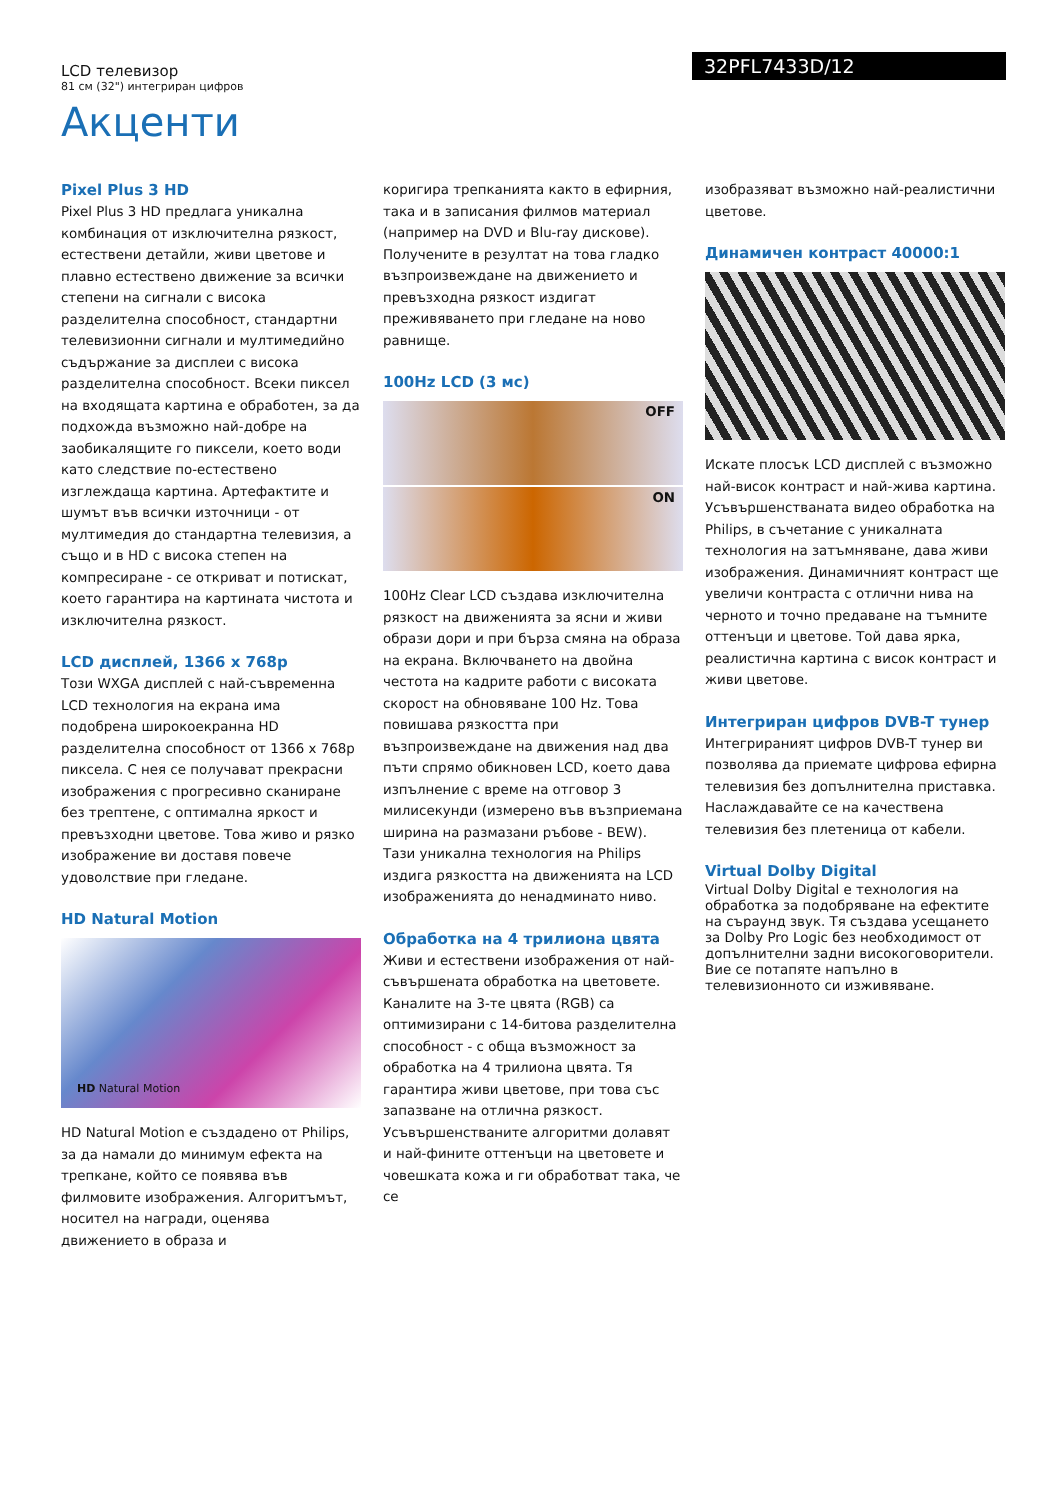LCD телевизор
81 см (32") интегриран цифров
32PFL7433D/12
Акценти
Pixel Plus 3 HD
Pixel Plus 3 HD предлага уникална комбинация от изключителна рязкост, естествени детайли, живи цветове и плавно естествено движение за всички степени на сигнали с висока разделителна способност, стандартни телевизионни сигнали и мултимедийно съдържание за дисплеи с висока разделителна способност. Всеки пиксел на входящата картина е обработен, за да подхожда възможно най-добре на заобикалящите го пиксели, което води като следствие по-естествено изглеждаща картина. Артефактите и шумът във всички източници - от мултимедия до стандартна телевизия, а също и в HD с висока степен на компресиране - се откриват и потискат, което гарантира на картината чистота и изключителна рязкост.
LCD дисплей, 1366 x 768p
Този WXGA дисплей с най-съвременна LCD технология на екрана има подобрена широкоекранна HD разделителна способност от 1366 x 768p пиксела. С нея се получават прекрасни изображения с прогресивно сканиране без трептене, с оптимална яркост и превъзходни цветове. Това живо и рязко изображение ви доставя повече удоволствие при гледане.
HD Natural Motion
HD Natural Motion
HD Natural Motion е създадено от Philips, за да намали до минимум ефекта на трепкане, който се появява във филмовите изображения. Алгоритъмът, носител на награди, оценява движението в образа и
коригира трепканията както в ефирния, така и в записания филмов материал (например на DVD и Blu-ray дискове). Получените в резултат на това гладко възпроизвеждане на движението и превъзходна рязкост издигат преживяването при гледане на ново равнище.
100Hz LCD (3 мс)
OFF
ON
100Hz Clear LCD създава изключителна рязкост на движенията за ясни и живи образи дори и при бърза смяна на образа на екрана. Включването на двойна честота на кадрите работи с високата скорост на обновяване 100 Hz. Това повишава рязкостта при възпроизвеждане на движения над два пъти спрямо обикновен LCD, което дава изпълнение с време на отговор 3 милисекунди (измерено във възприемана ширина на размазани ръбове - BEW). Тази уникална технология на Philips издига рязкостта на движенията на LCD изображенията до ненадминато ниво.
Обработка на 4 трилиона цвята
Живи и естествени изображения от най-съвършената обработка на цветовете. Каналите на 3-те цвята (RGB) са оптимизирани с 14-битова разделителна способност - с обща възможност за обработка на 4 трилиона цвята. Тя гарантира живи цветове, при това със запазване на отлична рязкост. Усъвършенстваните алгоритми долавят и най-фините оттенъци на цветовете и човешката кожа и ги обработват така, че се
изобразяват възможно най-реалистични цветове.
Динамичен контраст 40000:1
Искате плосък LCD дисплей с възможно най-висок контраст и най-жива картина. Усъвършенстваната видео обработка на Philips, в съчетание с уникалната технология на затъмняване, дава живи изображения. Динамичният контраст ще увеличи контраста с отлични нива на черното и точно предаване на тъмните оттенъци и цветове. Той дава ярка, реалистична картина с висок контраст и живи цветове.
Интегриран цифров DVB-T тунер
Интегрираният цифров DVB-T тунер ви позволява да приемате цифрова ефирна телевизия без допълнителна приставка. Наслаждавайте се на качествена телевизия без плетеница от кабели.
Virtual Dolby Digital
Virtual Dolby Digital е технология на обработка за подобряване на ефектите на съраунд звук. Тя създава усещането за Dolby Pro Logic без необходимост от допълнителни задни високоговорители. Вие се потапяте напълно в телевизионното си изживяване.